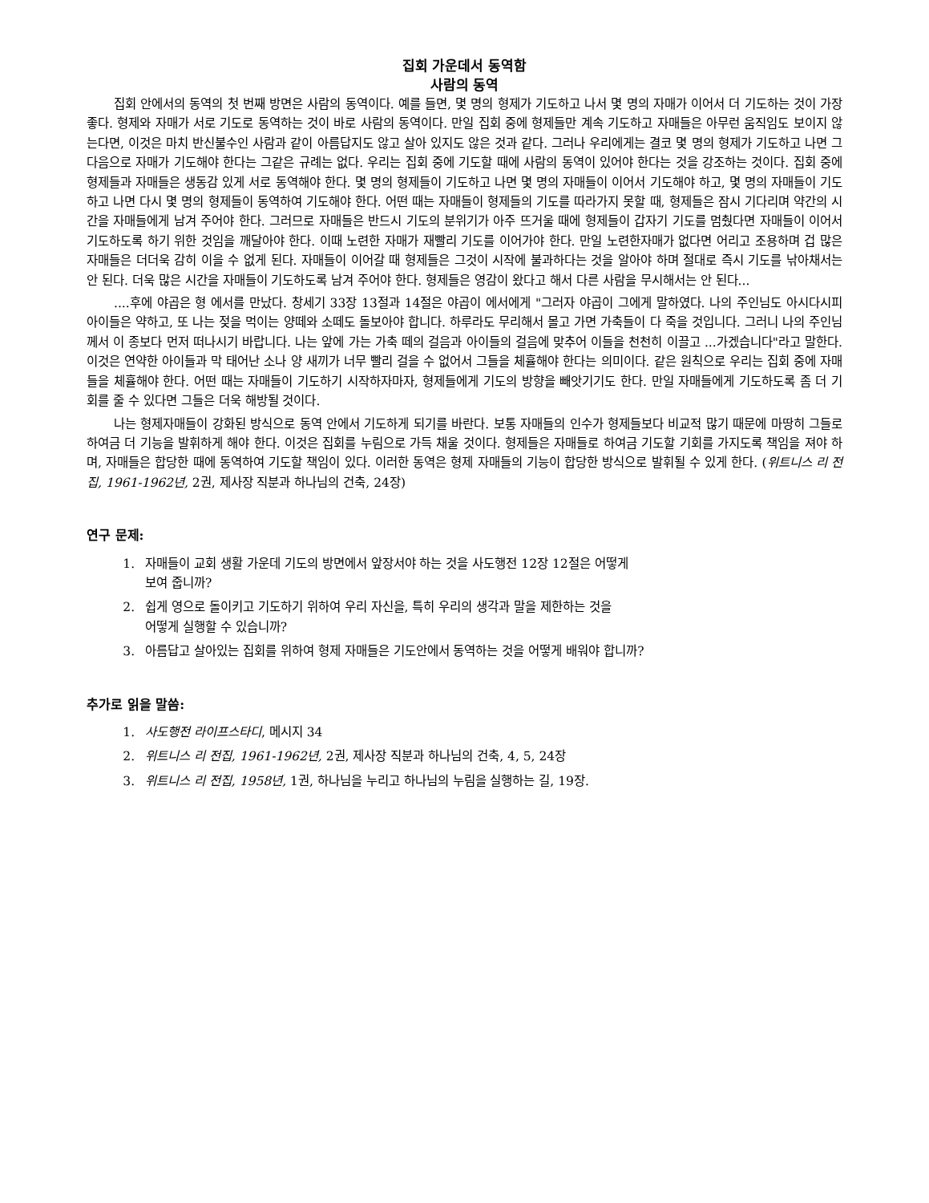집회 가운데서 동역함
사람의 동역
집회 안에서의 동역의 첫 번째 방면은 사람의 동역이다. 예를 들면, 몇 명의 형제가 기도하고 나서 몇 명의 자매가 이어서 더 기도하는 것이 가장 좋다. 형제와 자매가 서로 기도로 동역하는 것이 바로 사람의 동역이다. 만일 집회 중에 형제들만 계속 기도하고 자매들은 아무런 움직임도 보이지 않는다면, 이것은 마치 반신불수인 사람과 같이 아름답지도 않고 살아 있지도 않은 것과 같다. 그러나 우리에게는 결코 몇 명의 형제가 기도하고 나면 그다음으로 자매가 기도해야 한다는 그같은 규례는 없다. 우리는 집회 중에 기도할 때에 사람의 동역이 있어야 한다는 것을 강조하는 것이다. 집회 중에 형제들과 자매들은 생동감 있게 서로 동역해야 한다. 몇 명의 형제들이 기도하고 나면 몇 명의 자매들이 이어서 기도해야 하고, 몇 명의 자매들이 기도하고 나면 다시 몇 명의 형제들이 동역하여 기도해야 한다. 어떤 때는 자매들이 형제들의 기도를 따라가지 못할 때, 형제들은 잠시 기다리며 약간의 시간을 자매들에게 남겨 주어야 한다. 그러므로 자매들은 반드시 기도의 분위기가 아주 뜨거울 때에 형제들이 갑자기 기도를 멈췄다면 자매들이 이어서 기도하도록 하기 위한 것임을 깨달아야 한다. 이때 노련한 자매가 재빨리 기도를 이어가야 한다. 만일 노련한자매가 없다면 어리고 조용하며 겁 많은 자매들은 더더욱 감히 이을 수 없게 된다. 자매들이 이어갈 때 형제들은 그것이 시작에 불과하다는 것을 알아야 하며 절대로 즉시 기도를 낚아채서는 안 된다. 더욱 많은 시간을 자매들이 기도하도록 남겨 주어야 한다. 형제들은 영감이 왔다고 해서 다른 사람을 무시해서는 안 된다...
....후에 야곱은 형 에서를 만났다. 창세기 33장 13절과 14절은 야곱이 에서에게 "그러자 야곱이 그에게 말하였다. 나의 주인님도 아시다시피 아이들은 약하고, 또 나는 젖을 먹이는 양떼와 소떼도 돌보아야 합니다. 하루라도 무리해서 몰고 가면 가축들이 다 죽을 것입니다. 그러니 나의 주인님께서 이 종보다 먼저 떠나시기 바랍니다. 나는 앞에 가는 가축 떼의 걸음과 아이들의 걸음에 맞추어 이들을 천천히 이끌고 ...가겠습니다"라고 말한다. 이것은 연약한 아이들과 막 태어난 소나 양 새끼가 너무 빨리 걸을 수 없어서 그들을 체휼해야 한다는 의미이다. 같은 원칙으로 우리는 집회 중에 자매들을 체휼해야 한다. 어떤 때는 자매들이 기도하기 시작하자마자, 형제들에게 기도의 방향을 빼앗기기도 한다. 만일 자매들에게 기도하도록 좀 더 기회를 줄 수 있다면 그들은 더욱 해방될 것이다.
나는 형제자매들이 강화된 방식으로 동역 안에서 기도하게 되기를 바란다. 보통 자매들의 인수가 형제들보다 비교적 많기 때문에 마땅히 그들로 하여금 더 기능을 발휘하게 해야 한다. 이것은 집회를 누림으로 가득 채울 것이다. 형제들은 자매들로 하여금 기도할 기회를 가지도록 책임을 져야 하며, 자매들은 합당한 때에 동역하여 기도할 책임이 있다. 이러한 동역은 형제 자매들의 기능이 합당한 방식으로 발휘될 수 있게 한다. (위트니스 리 전집, 1961-1962년, 2권, 제사장 직분과 하나님의 건축, 24장)
연구 문제:
1. 자매들이 교회 생활 가운데 기도의 방면에서 앞장서야 하는 것을 사도행전 12장 12절은 어떻게
보여 줍니까?
2. 쉽게 영으로 돌이키고 기도하기 위하여 우리 자신을, 특히 우리의 생각과 말을 제한하는 것을
어떻게 실행할 수 있습니까?
3. 아름답고 살아있는 집회를 위하여 형제 자매들은 기도안에서 동역하는 것을 어떻게 배워야 합니까?
추가로 읽을 말씀:
1. 사도행전 라이프스타디, 메시지 34
2. 위트니스 리 전집, 1961-1962년, 2권, 제사장 직분과 하나님의 건축, 4, 5, 24장
3. 위트니스 리 전집, 1958년, 1권, 하나님을 누리고 하나님의 누림을 실행하는 길, 19장.